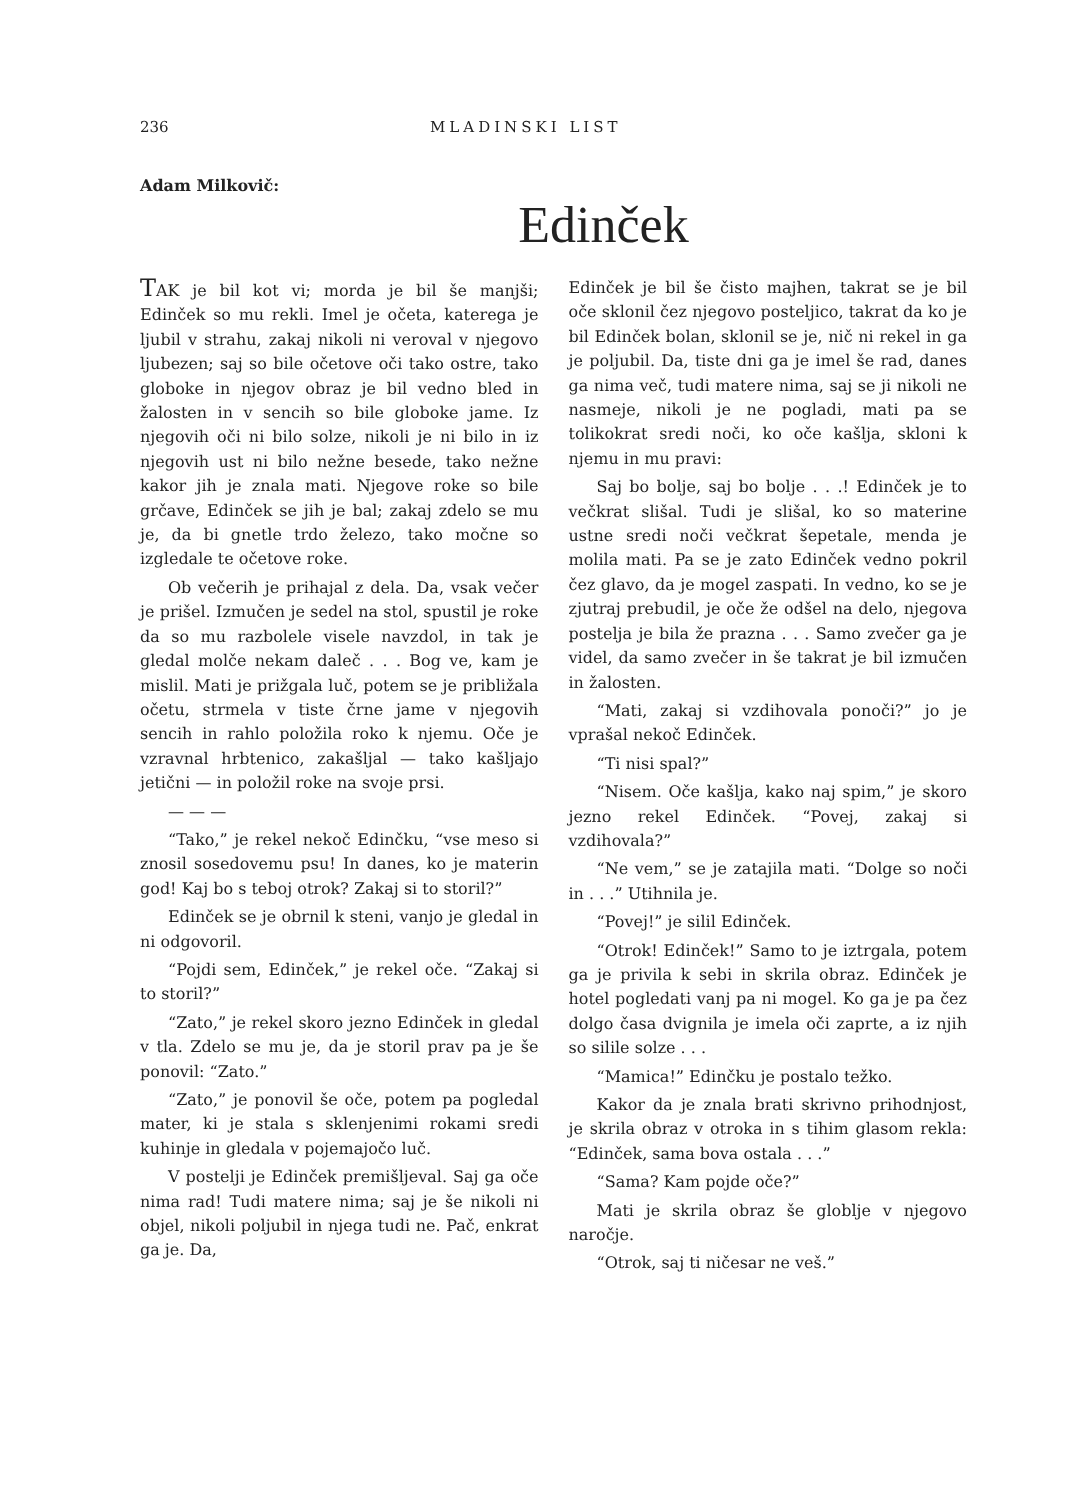236 MLADINSKI LIST
Adam Milkovič:
Edinček
TAK je bil kot vi; morda je bil še manjši; Edinček so mu rekli. Imel je očeta, katerega je ljubil v strahu, zakaj nikoli ni veroval v njegovo ljubezen; saj so bile očetove oči tako ostre, tako globoke in njegov obraz je bil vedno bled in žalosten in v sencih so bile globoke jame. Iz njegovih oči ni bilo solze, nikoli je ni bilo in iz njegovih ust ni bilo nežne besede, tako nežne kakor jih je znala mati. Njegove roke so bile grčave, Edinček se jih je bal; zakaj zdelo se mu je, da bi gnetle trdo železo, tako močne so izgledale te očetove roke.
Ob večerih je prihajal z dela. Da, vsak večer je prišel. Izmučen je sedel na stol, spustil je roke da so mu razbolele visele navzdol, in tak je gledal molče nekam daleč . . . Bog ve, kam je mislil. Mati je prižgala luč, potem se je približala očetu, strmela v tiste črne jame v njegovih sencih in rahlo položila roko k njemu. Oče je vzravnal hrbtenico, zakašljal — tako kašljajo jetični — in položil roke na svoje prsi.
— — —
“Tako,” je rekel nekoč Edinčku, “vse meso si znosil sosedovemu psu! In danes, ko je materin god! Kaj bo s teboj otrok? Zakaj si to storil?”
Edinček se je obrnil k steni, vanjo je gledal in ni odgovoril.
“Pojdi sem, Edinček,” je rekel oče. “Zakaj si to storil?”
“Zato,” je rekel skoro jezno Edinček in gledal v tla. Zdelo se mu je, da je storil prav pa je še ponovil: “Zato.”
“Zato,” je ponovil še oče, potem pa pogledal mater, ki je stala s sklenjenimi rokami sredi kuhinje in gledala v pojemajočo luč.
V postelji je Edinček premišljeval. Saj ga oče nima rad! Tudi matere nima; saj je še nikoli ni objel, nikoli poljubil in njega tudi ne. Pač, enkrat ga je. Da,
Edinček je bil še čisto majhen, takrat se je bil oče sklonil čez njegovo posteljico, takrat da ko je bil Edinček bolan, sklonil se je, nič ni rekel in ga je poljubil. Da, tiste dni ga je imel še rad, danes ga nima več, tudi matere nima, saj se ji nikoli ne nasmeje, nikoli je ne pogladi, mati pa se tolikokrat sredi noči, ko oče kašlja, skloni k njemu in mu pravi:
Saj bo bolje, saj bo bolje . . .! Edinček je to večkrat slišal. Tudi je slišal, ko so materine ustne sredi noči večkrat šepetale, menda je molila mati. Pa se je zato Edinček vedno pokril čez glavo, da je mogel zaspati. In vedno, ko se je zjutraj prebudil, je oče že odšel na delo, njegova postelja je bila že prazna . . . Samo zvečer ga je videl, da samo zvečer in še takrat je bil izmučen in žalosten.
“Mati, zakaj si vzdihovala ponoči?” jo je vprašal nekoč Edinček.
“Ti nisi spal?”
“Nisem. Oče kašlja, kako naj spim,” je skoro jezno rekel Edinček. “Povej, zakaj si vzdihovala?”
“Ne vem,” se je zatajila mati. “Dolge so noči in . . .” Utihnila je.
“Povej!” je silil Edinček.
“Otrok! Edinček!” Samo to je iztrgala, potem ga je privila k sebi in skrila obraz. Edinček je hotel pogledati vanj pa ni mogel. Ko ga je pa čez dolgo časa dvignila je imela oči zaprte, a iz njih so silile solze . . .
“Mamica!” Edinčku je postalo težko.
Kakor da je znala brati skrivno prihodnjost, je skrila obraz v otroka in s tihim glasom rekla: “Edinček, sama bova ostala . . .”
“Sama? Kam pojde oče?”
Mati je skrila obraz še globlje v njegovo naročje.
“Otrok, saj ti ničesar ne veš.”